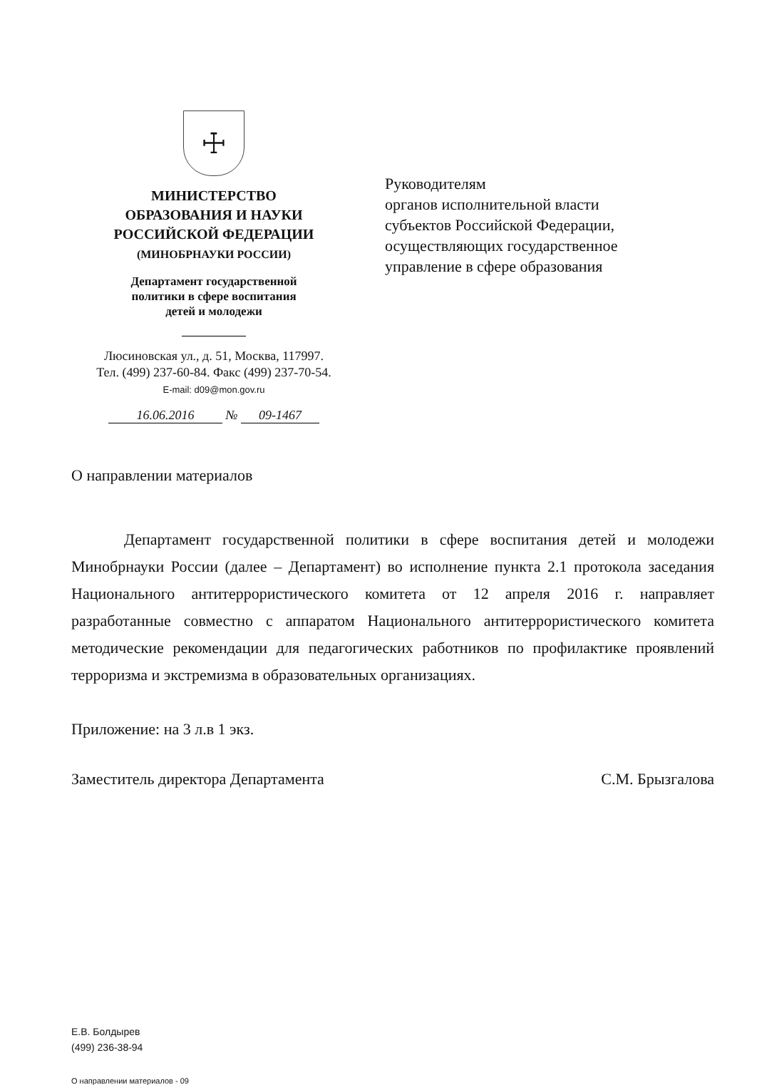☩
МИНИСТЕРСТВО
ОБРАЗОВАНИЯ И НАУКИ
РОССИЙСКОЙ ФЕДЕРАЦИИ
(МИНОБРНАУКИ РОССИИ)
Департамент государственной
политики в сфере воспитания
детей и молодежи
Люсиновская ул., д. 51, Москва, 117997.
Тел. (499) 237-60-84. Факс (499) 237-70-54.
E-mail: d09@mon.gov.ru
16.06.2016 № 09-1467
Руководителям
органов исполнительной власти
субъектов Российской Федерации,
осуществляющих государственное
управление в сфере образования
О направлении материалов
Департамент государственной политики в сфере воспитания детей и молодежи Минобрнауки России (далее – Департамент) во исполнение пункта 2.1 протокола заседания Национального антитеррористического комитета от 12 апреля 2016 г. направляет разработанные совместно с аппаратом Национального антитеррористического комитета методические рекомендации для педагогических работников по профилактике проявлений терроризма и экстремизма в образовательных организациях.
Приложение: на 3 л.в 1 экз.
Заместитель директора Департамента С.М. Брызгалова
Е.В. Болдырев
(499) 236-38-94
О направлении материалов - 09